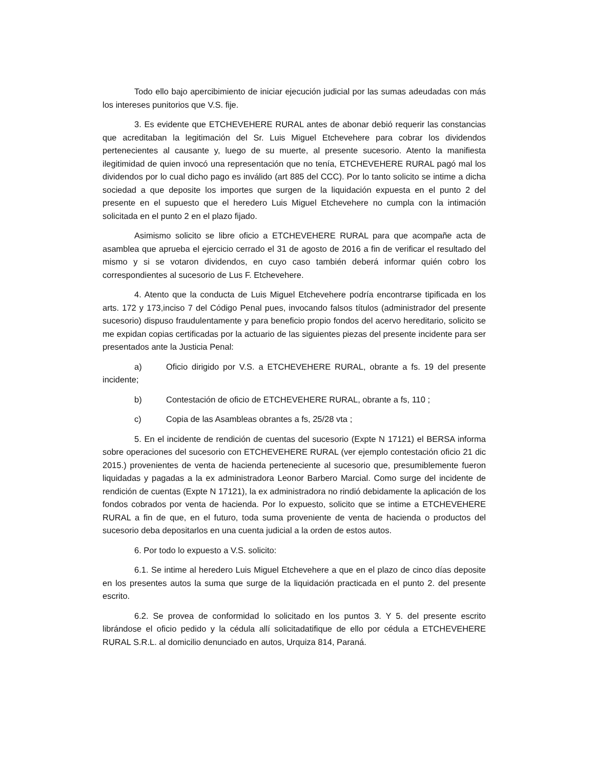Todo ello bajo apercibimiento de iniciar ejecución judicial por las sumas adeudadas con más los intereses punitorios que V.S. fije.
3. Es evidente que ETCHEVEHERE RURAL antes de abonar debió requerir las constancias que acreditaban la legitimación del Sr. Luis Miguel Etchevehere para cobrar los dividendos pertenecientes al causante y, luego de su muerte, al presente sucesorio. Atento la manifiesta ilegitimidad de quien invocó una representación que no tenía, ETCHEVEHERE RURAL pagó mal los dividendos por lo cual dicho pago es inválido (art 885 del CCC). Por lo tanto solicito se intime a dicha sociedad a que deposite los importes que surgen de la liquidación expuesta en el punto 2 del presente en el supuesto que el heredero Luis Miguel Etchevehere no cumpla con la intimación solicitada en el punto 2 en el plazo fijado.
Asimismo solicito se libre oficio a ETCHEVEHERE RURAL para que acompañe acta de asamblea que aprueba el ejercicio cerrado el 31 de agosto de 2016 a fin de verificar el resultado del mismo y si se votaron dividendos, en cuyo caso también deberá informar quién cobro los correspondientes al sucesorio de Lus F. Etchevehere.
4. Atento que la conducta de Luis Miguel Etchevehere podría encontrarse tipificada en los arts. 172 y 173,inciso 7 del Código Penal pues, invocando falsos títulos (administrador del presente sucesorio) dispuso fraudulentamente y para beneficio propio fondos del acervo hereditario, solicito se me expidan copias certificadas por la actuario de las siguientes piezas del presente incidente para ser presentados ante la Justicia Penal:
a) Oficio dirigido por V.S. a ETCHEVEHERE RURAL, obrante a fs. 19 del presente incidente;
b) Contestación de oficio de ETCHEVEHERE RURAL, obrante a fs, 110 ;
c) Copia de las Asambleas obrantes a fs, 25/28 vta ;
5. En el incidente de rendición de cuentas del sucesorio (Expte N 17121) el BERSA informa sobre operaciones del sucesorio con ETCHEVEHERE RURAL (ver ejemplo contestación oficio 21 dic 2015.) provenientes de venta de hacienda perteneciente al sucesorio que, presumiblemente fueron liquidadas y pagadas a la ex administradora Leonor Barbero Marcial. Como surge del incidente de rendición de cuentas (Expte N 17121), la ex administradora no rindió debidamente la aplicación de los fondos cobrados por venta de hacienda. Por lo expuesto, solicito que se intime a ETCHEVEHERE RURAL a fin de que, en el futuro, toda suma proveniente de venta de hacienda o productos del sucesorio deba depositarlos en una cuenta judicial a la orden de estos autos.
6. Por todo lo expuesto a V.S. solicito:
6.1. Se intime al heredero Luis Miguel Etchevehere a que en el plazo de cinco días deposite en los presentes autos la suma que surge de la liquidación practicada en el punto 2. del presente escrito.
6.2. Se provea de conformidad lo solicitado en los puntos 3. Y 5. del presente escrito librándose el oficio pedido y la cédula allí solicitadatifique de ello por cédula a ETCHEVEHERE RURAL S.R.L. al domicilio denunciado en autos, Urquiza 814, Paraná.